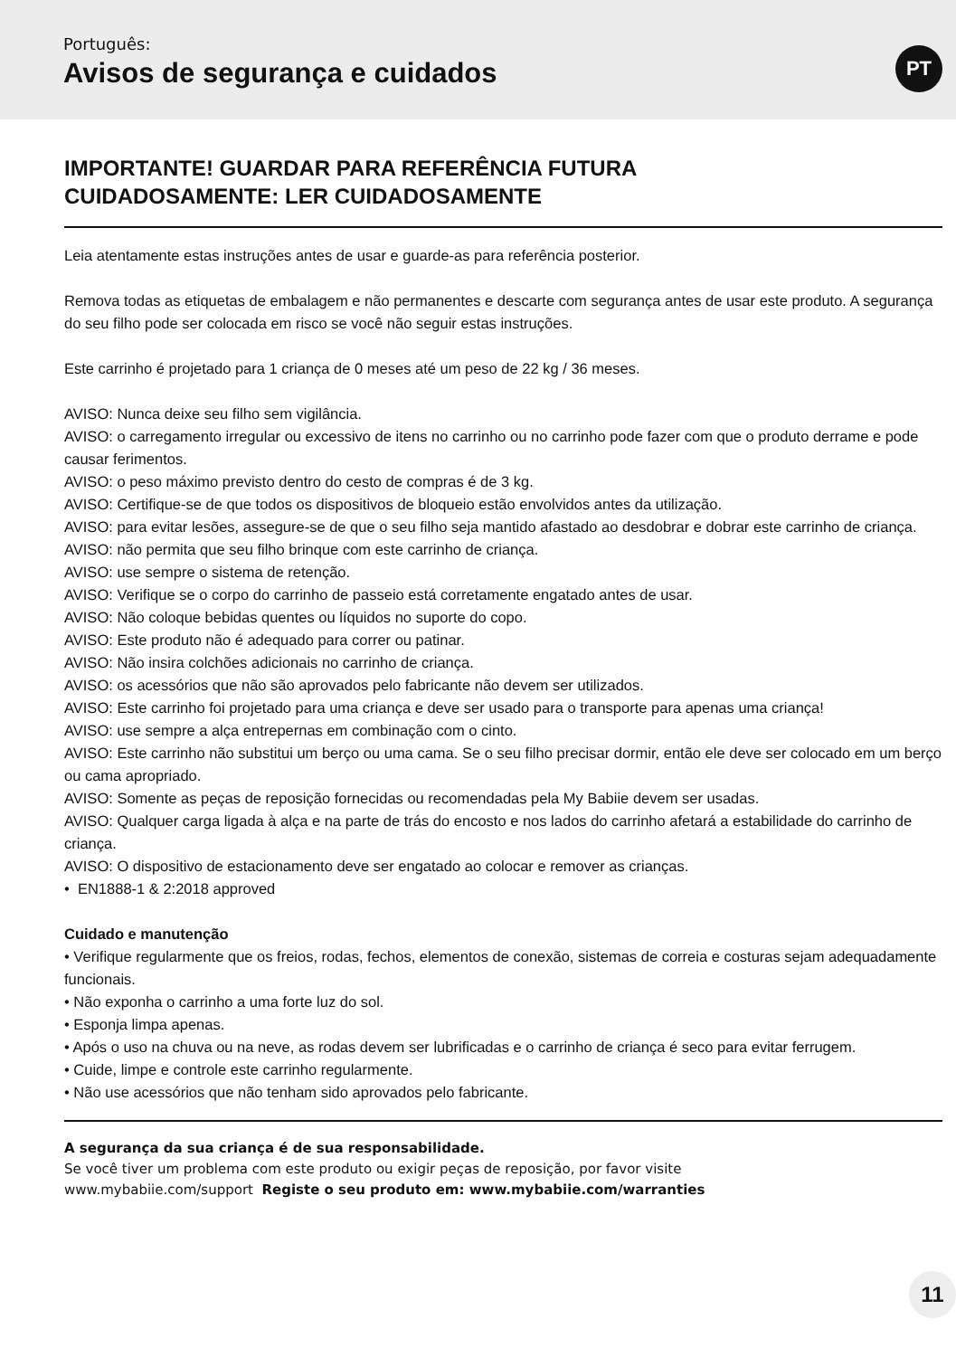Português:
Avisos de segurança e cuidados
PT
IMPORTANTE! GUARDAR PARA REFERÊNCIA FUTURA
CUIDADOSAMENTE: LER CUIDADOSAMENTE
Leia atentamente estas instruções antes de usar e guarde-as para referência posterior.
Remova todas as etiquetas de embalagem e não permanentes e descarte com segurança antes de usar este produto. A segurança do seu filho pode ser colocada em risco se você não seguir estas instruções.
Este carrinho é projetado para 1 criança de 0 meses até um peso de 22 kg / 36 meses.
AVISO: Nunca deixe seu filho sem vigilância.
AVISO: o carregamento irregular ou excessivo de itens no carrinho ou no carrinho pode fazer com que o produto derrame e pode causar ferimentos.
AVISO: o peso máximo previsto dentro do cesto de compras é de 3 kg.
AVISO: Certifique-se de que todos os dispositivos de bloqueio estão envolvidos antes da utilização.
AVISO: para evitar lesões, assegure-se de que o seu filho seja mantido afastado ao desdobrar e dobrar este carrinho de criança.
AVISO: não permita que seu filho brinque com este carrinho de criança.
AVISO: use sempre o sistema de retenção.
AVISO: Verifique se o corpo do carrinho de passeio está corretamente engatado antes de usar.
AVISO: Não coloque bebidas quentes ou líquidos no suporte do copo.
AVISO: Este produto não é adequado para correr ou patinar.
AVISO: Não insira colchões adicionais no carrinho de criança.
AVISO: os acessórios que não são aprovados pelo fabricante não devem ser utilizados.
AVISO: Este carrinho foi projetado para uma criança e deve ser usado para o transporte para apenas uma criança!
AVISO: use sempre a alça entrepernas em combinação com o cinto.
AVISO: Este carrinho não substitui um berço ou uma cama. Se o seu filho precisar dormir, então ele deve ser colocado em um berço ou cama apropriado.
AVISO: Somente as peças de reposição fornecidas ou recomendadas pela My Babiie devem ser usadas.
AVISO: Qualquer carga ligada à alça e na parte de trás do encosto e nos lados do carrinho afetará a estabilidade do carrinho de criança.
AVISO: O dispositivo de estacionamento deve ser engatado ao colocar e remover as crianças.
• EN1888-1 & 2:2018 approved
Cuidado e manutenção
• Verifique regularmente que os freios, rodas, fechos, elementos de conexão, sistemas de correia e costuras sejam adequadamente funcionais.
• Não exponha o carrinho a uma forte luz do sol.
• Esponja limpa apenas.
• Após o uso na chuva ou na neve, as rodas devem ser lubrificadas e o carrinho de criança é seco para evitar ferrugem.
• Cuide, limpe e controle este carrinho regularmente.
• Não use acessórios que não tenham sido aprovados pelo fabricante.
A segurança da sua criança é de sua responsabilidade.
Se você tiver um problema com este produto ou exigir peças de reposição, por favor visite
www.mybabiie.com/support Registe o seu produto em: www.mybabiie.com/warranties
11